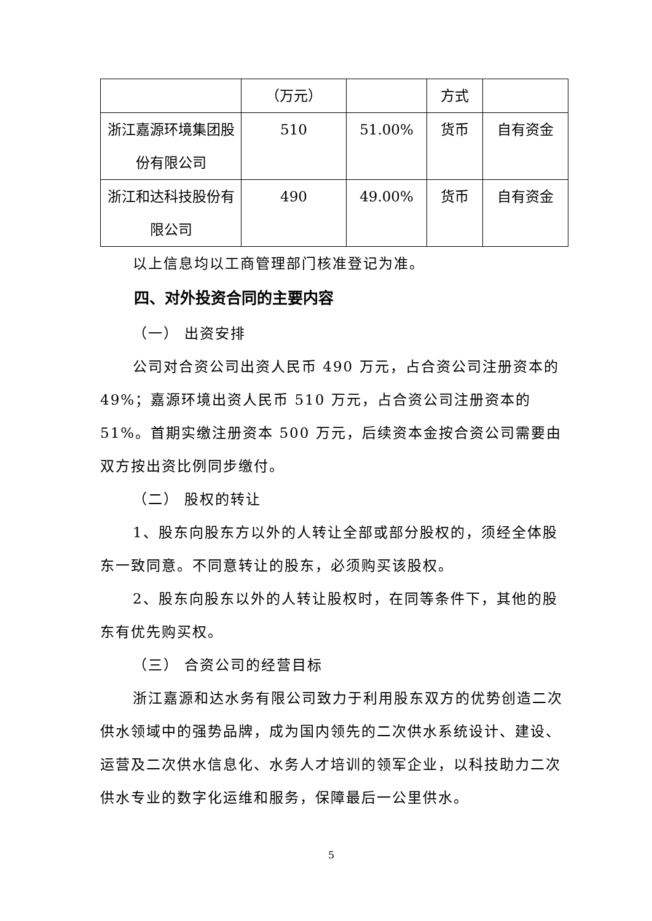| | （万元） | | 方式 | |
| 浙江嘉源环境集团股份有限公司 | 510 | 51.00% | 货币 | 自有资金 |
| 浙江和达科技股份有限公司 | 490 | 49.00% | 货币 | 自有资金 |
以上信息均以工商管理部门核准登记为准。
四、对外投资合同的主要内容
（一） 出资安排
公司对合资公司出资人民币 490 万元，占合资公司注册资本的 49%；嘉源环境出资人民币 510 万元，占合资公司注册资本的 51%。首期实缴注册资本 500 万元，后续资本金按合资公司需要由双方按出资比例同步缴付。
（二） 股权的转让
1、股东向股东方以外的人转让全部或部分股权的，须经全体股东一致同意。不同意转让的股东，必须购买该股权。
2、股东向股东以外的人转让股权时，在同等条件下，其他的股东有优先购买权。
（三） 合资公司的经营目标
浙江嘉源和达水务有限公司致力于利用股东双方的优势创造二次供水领域中的强势品牌，成为国内领先的二次供水系统设计、建设、运营及二次供水信息化、水务人才培训的领军企业，以科技助力二次供水专业的数字化运维和服务，保障最后一公里供水。
5